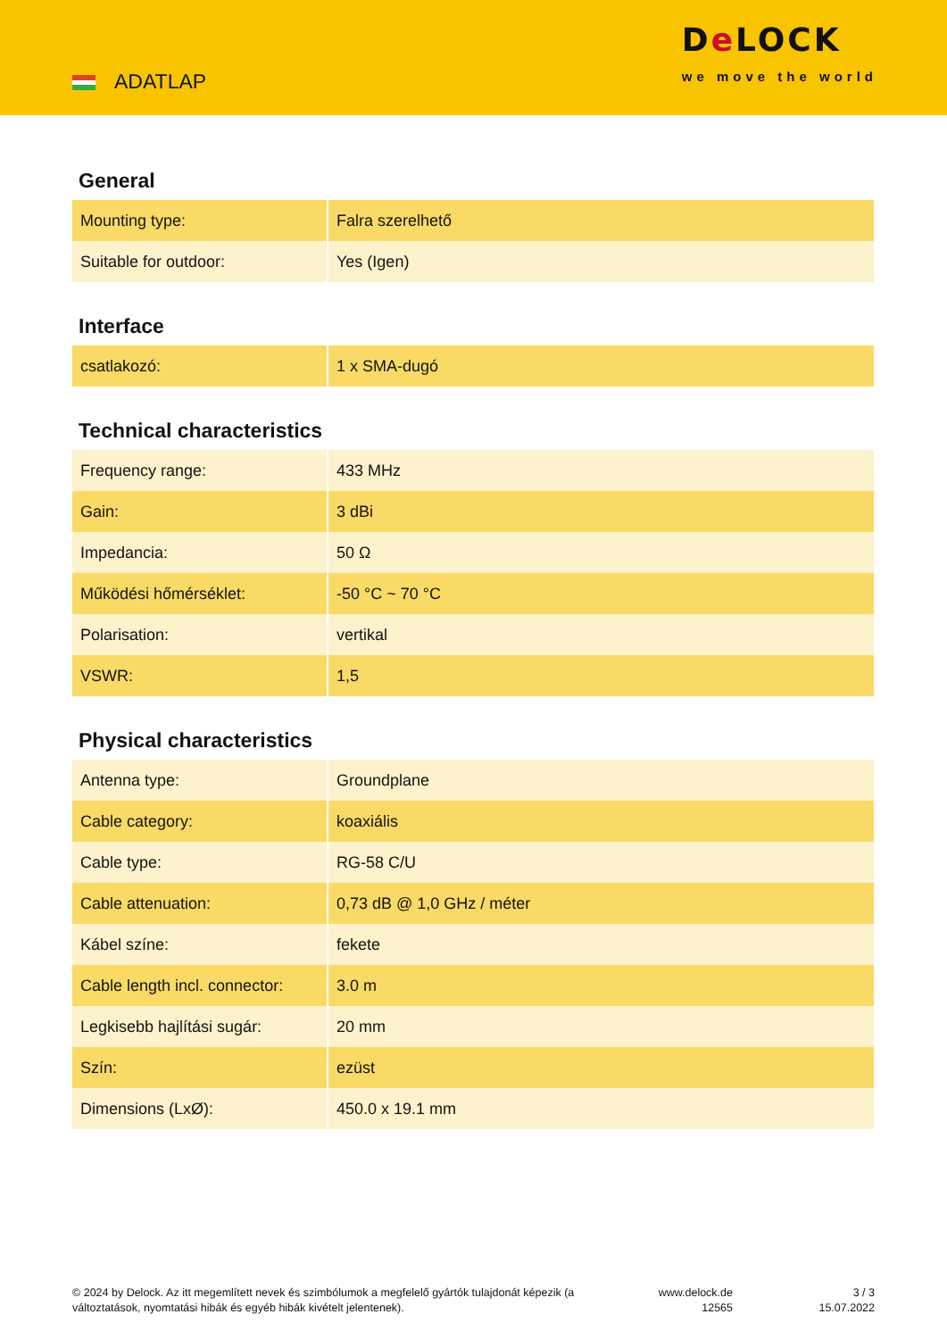ADATLAP
De LOCK
we move the world
General
| Mounting type: | Falra szerelhető |
| Suitable for outdoor: | Yes (Igen) |
Interface
| csatlakozó: | 1 x SMA-dugó |
Technical characteristics
| Frequency range: | 433 MHz |
| Gain: | 3 dBi |
| Impedancia: | 50 Ω |
| Működési hőmérséklet: | -50 °C ~ 70 °C |
| Polarisation: | vertikal |
| VSWR: | 1,5 |
Physical characteristics
| Antenna type: | Groundplane |
| Cable category: | koaxiális |
| Cable type: | RG-58 C/U |
| Cable attenuation: | 0,73 dB @ 1,0 GHz / méter |
| Kábel színe: | fekete |
| Cable length incl. connector: | 3.0 m |
| Legkisebb hajlítási sugár: | 20 mm |
| Szín: | ezüst |
| Dimensions (LxØ): | 450.0 x 19.1 mm |
© 2024 by Delock. Az itt megemlített nevek és szimbólumok a megfelelő gyártók tulajdonát képezik (a változtatások, nyomtatási hibák és egyéb hibák kivételt jelentenek).
www.delock.de
12565
3 / 3
15.07.2022